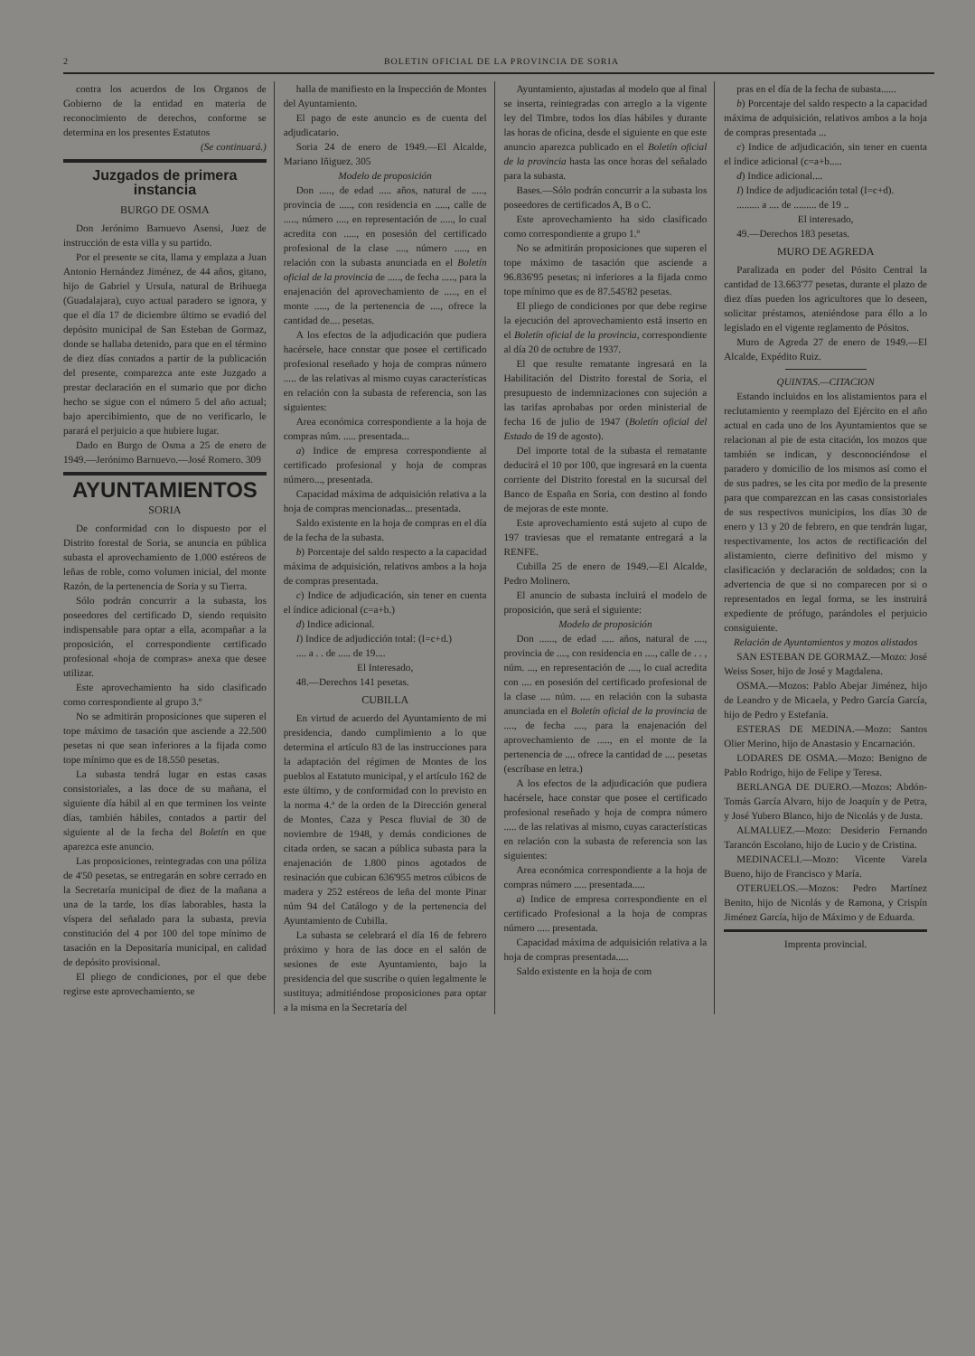2 BOLETIN OFICIAL DE LA PROVINCIA DE SORIA
contra los acuerdos de los Organos de Gobierno de la entidad en materia de reconocimiento de derechos, conforme se determina en los presentes Estatutos
(Se continuará.)
Juzgados de primera instancia
BURGO DE OSMA
Don Jerónimo Barnuevo Asensi, Juez de instrucción de esta villa y su partido.
Por el presente se cita, llama y emplaza a Juan Antonio Hernández Jiménez, de 44 años, gitano, hijo de Gabriel y Ursula, natural de Brihuega (Guadalajara), cuyo actual paradero se ignora, y que el día 17 de diciembre último se evadió del depósito municipal de San Esteban de Gormaz, donde se hallaba detenido, para que en el término de diez días contados a partir de la publicación del presente, comparezca ante este Juzgado a prestar declaración en el sumario que por dicho hecho se sigue con el número 5 del año actual; bajo apercibimiento, que de no verificarlo, le parará el perjuicio a que hubiere lugar.
Dado en Burgo de Osma a 25 de enero de 1949.—Jerónimo Barnuevo.—José Romero. 309
AYUNTAMIENTOS
SORIA
De conformidad con lo dispuesto por el Distrito forestal de Soria, se anuncia en pública subasta el aprovechamiento de 1.000 estéreos de leñas de roble, como volumen inicial, del monte Razón, de la pertenencia de Soria y su Tierra.
Sólo podrán concurrir a la subasta, los poseedores del certificado D, siendo requisito indispensable para optar a ella, acompañar a la proposición, el correspondiente certificado profesional «hoja de compras» anexa que desee utilizar.
Este aprovechamiento ha sido clasificado como correspondiente al grupo 3.º
No se admitirán proposiciones que superen el tope máximo de tasación que asciende a 22.500 pesetas ni que sean inferiores a la fijada como tope mínimo que es de 18.550 pesetas.
La subasta tendrá lugar en estas casas consistoriales, a las doce de su mañana, el siguiente día hábil al en que terminen los veinte días, también hábiles, contados a partir del siguiente al de la fecha del Boletín en que aparezca este anuncio.
Las proposiciones, reintegradas con una póliza de 4'50 pesetas, se entregarán en sobre cerrado en la Secretaría municipal de diez de la mañana a una de la tarde, los días laborables, hasta la víspera del señalado para la subasta, previa constitución del 4 por 100 del tope mínimo de tasación en la Depositaría municipal, en calidad de depósito provisional.
El pliego de condiciones, por el que debe regirse este aprovechamiento, se
halla de manifiesto en la Inspección de Montes del Ayuntamiento.
El pago de este anuncio es de cuenta del adjudicatario.
Soria 24 de enero de 1949.—El Alcalde, Mariano Iñiguez. 305
Modelo de proposición
Don ....., de edad ..... años, natural de ....., provincia de ....., con residencia en ....., calle de ....., número ...., en representación de ....., lo cual acredita con ....., en posesión del certificado profesional de la clase ...., número ....., en relación con la subasta anunciada en el Boletín oficial de la provincia de ....., de fecha ....., para la enajenación del aprovechamiento de ....., en el monte ....., de la pertenencia de ...., ofrece la cantidad de.... pesetas.
A los efectos de la adjudicación que pudiera hacérsele, hace constar que posee el certificado profesional reseñado y hoja de compras número ..... de las relativas al mismo cuyas características en relación con la subasta de referencia, son las siguientes:
Area económica correspondiente a la hoja de compras núm. ..... presentada...
a) Indice de empresa correspondiente al certificado profesional y hoja de compras número..., presentada.
Capacidad máxima de adquisición relativa a la hoja de compras mencionadas... presentada.
Saldo existente en la hoja de compras en el día de la fecha de la subasta.
b) Porcentaje del saldo respecto a la capacidad máxima de adquisición, relativos ambos a la hoja de compras presentada.
c) Indice de adjudicación, sin tener en cuenta el índice adicional (c=a+b.)
d) Indice adicional.
I) Indice de adjudicción total: (I=c+d.)
.... a . . de ..... de 19....
El Interesado,
48.—Derechos 141 pesetas.
CUBILLA
En virtud de acuerdo del Ayuntamiento de mi presidencia, dando cumplimiento a lo que determina el artículo 83 de las instrucciones para la adaptación del régimen de Montes de los pueblos al Estatuto municipal, y el artículo 162 de este último, y de conformidad con lo previsto en la norma 4.ª de la orden de la Dirección general de Montes, Caza y Pesca fluvial de 30 de noviembre de 1948, y demás condiciones de citada orden, se sacan a pública subasta para la enajenación de 1.800 pinos agotados de resinación que cubican 636'955 metros cúbicos de madera y 252 estéreos de leña del monte Pinar núm 94 del Catálogo y de la pertenencia del Ayuntamiento de Cubilla.
La subasta se celebrará el día 16 de febrero próximo y hora de las doce en el salón de sesiones de este Ayuntamiento, bajo la presidencia del que suscribe o quien legalmente le sustituya; admitiéndose proposiciones para optar a la misma en la Secretaría del
Ayuntamiento, ajustadas al modelo que al final se inserta, reintegradas con arreglo a la vigente ley del Timbre, todos los días hábiles y durante las horas de oficina, desde el siguiente en que este anuncio aparezca publicado en el Boletín oficial de la provincia hasta las once horas del señalado para la subasta.
Bases.—Sólo podrán concurrir a la subasta los poseedores de certificados A, B o C.
Este aprovechamiento ha sido clasificado como correspondiente a grupo 1.º
No se admitirán proposiciones que superen el tope máximo de tasación que asciende a 96.836'95 pesetas; ni inferiores a la fijada como tope mínimo que es de 87.545'82 pesetas.
El pliego de condiciones por que debe regirse la ejecución del aprovechamiento está inserto en el Boletín oficial de la provincia, correspondiente al día 20 de octubre de 1937.
El que resulte rematante ingresará en la Habilitación del Distrito forestal de Soria, el presupuesto de indemnizaciones con sujeción a las tarifas aprobabas por orden ministerial de fecha 16 de julio de 1947 (Boletín oficial del Estado de 19 de agosto).
Del importe total de la subasta el rematante deducirá el 10 por 100, que ingresará en la cuenta corriente del Distrito forestal en la sucursal del Banco de España en Soria, con destino al fondo de mejoras de este monte.
Este aprovechamiento está sujeto al cupo de 197 traviesas que el rematante entregará a la RENFE.
Cubilla 25 de enero de 1949.—El Alcalde, Pedro Molinero.
El anuncio de subasta incluirá el modelo de proposición, que será el siguiente:
Modelo de proposición
Don ......, de edad ..... años, natural de ...., provincia de ...., con residencia en ...., calle de . . , núm. ..., en representación de ...., lo cual acredita con .... en posesión del certificado profesional de la clase .... núm. .... en relación con la subasta anunciada en el Boletín oficial de la provincia de ...., de fecha ...., para la enajenación del aprovechamiento de ....., en el monte de la pertenencia de .... ofrece la cantidad de .... pesetas (escríbase en letra.)
A los efectos de la adjudicación que pudiera hacérsele, hace constar que posee el certificado profesional reseñado y hoja de compra número ..... de las relativas al mismo, cuyas características en relación con la subasta de referencia son las siguientes:
Area económica correspondiente a la hoja de compras número ..... presentada.....
a) Indice de empresa correspondiente en el certificado Profesional a la hoja de compras número ..... presentada.
Capacidad máxima de adquisición relativa a la hoja de compras presentada.....
Saldo existente en la hoja de com
pras en el día de la fecha de subasta......
b) Porcentaje del saldo respecto a la capacidad máxima de adquisición, relativos ambos a la hoja de compras presentada ...
c) Indice de adjudicación, sin tener en cuenta el índice adicional (c=a+b.....
d) Indice adicional....
I) Indice de adjudicación total (I=c+d).
......... a .... de ......... de 19 ..
El interesado,
49.—Derechos 183 pesetas.
MURO DE AGREDA
Paralizada en poder del Pósito Central la cantidad de 13.663'77 pesetas, durante el plazo de diez días pueden los agricultores que lo deseen, solicitar préstamos, ateniéndose para éllo a lo legislado en el vigente reglamento de Pósitos.
Muro de Agreda 27 de enero de 1949.—El Alcalde, Expédito Ruiz.
QUINTAS.—CITACION
Estando incluidos en los alistamientos para el reclutamiento y reemplazo del Ejército en el año actual en cada uno de los Ayuntamientos que se relacionan al pie de esta citación, los mozos que también se indican, y desconociéndose el paradero y domicilio de los mismos así como el de sus padres, se les cita por medio de la presente para que comparezcan en las casas consistoriales de sus respectivos municipios, los días 30 de enero y 13 y 20 de febrero, en que tendrán lugar, respectivamente, los actos de rectificación del alistamiento, cierre definitivo del mismo y clasificación y declaración de soldados; con la advertencia de que si no comparecen por si o representados en legal forma, se les instruirá expediente de prófugo, parándoles el perjuicio consiguiente.
Relación de Ayuntamientos y mozos alistados
SAN ESTEBAN DE GORMAZ.—Mozo: José Weiss Soser, hijo de José y Magdalena.
OSMA.—Mozos: Pablo Abejar Jiménez, hijo de Leandro y de Micaela, y Pedro García García, hijo de Pedro y Estefanía.
ESTERAS DE MEDINA.—Mozo: Santos Olier Merino, hijo de Anastasio y Encarnación.
LODARES DE OSMA.—Mozo: Benigno de Pablo Rodrigo, hijo de Felipe y Teresa.
BERLANGA DE DUERO.—Mozos: Abdón-Tomás García Alvaro, hijo de Joaquín y de Petra, y José Yubero Blanco, hijo de Nicolás y de Justa.
ALMALUEZ.—Mozo: Desiderio Fernando Tarancón Escolano, hijo de Lucio y de Cristina.
MEDINACELI.—Mozo: Vicente Varela Bueno, hijo de Francisco y María.
OTERUELOS.—Mozos: Pedro Martínez Benito, hijo de Nicolás y de Ramona, y Crispín Jiménez García, hijo de Máximo y de Eduarda.
Imprenta provincial.